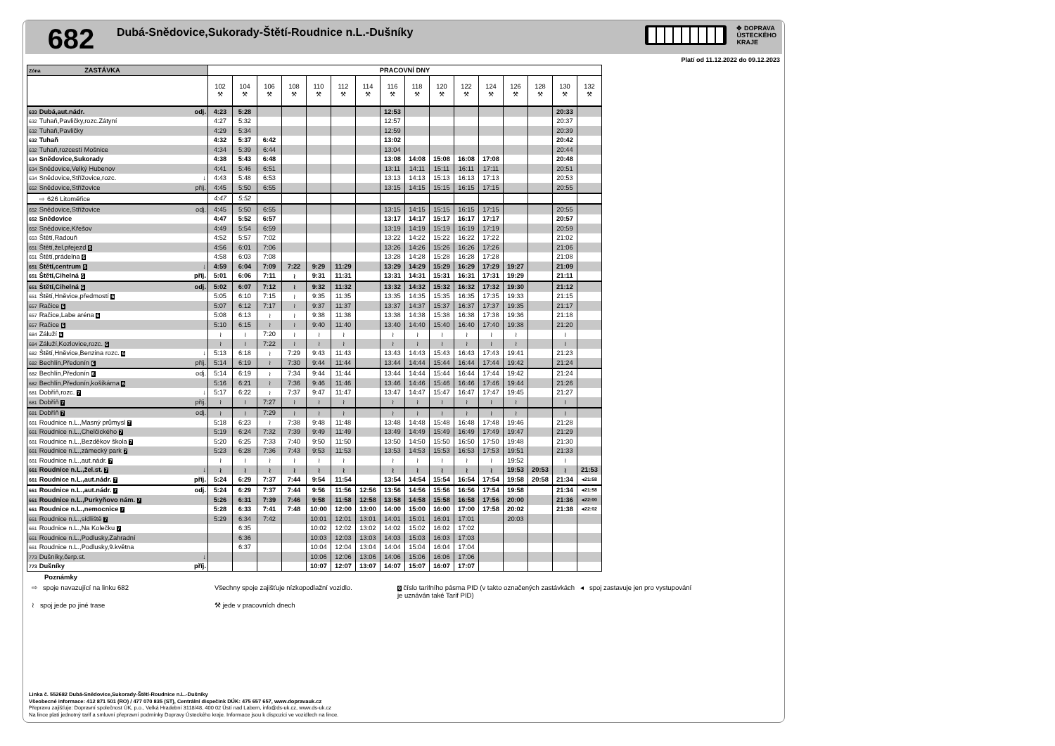682
Dubá-Snědovice,Sukorady-Štětí-Roudnice n.L.-Dušníky
✥ DOPRAVA
ÚSTECKÉHO
KRAJE
Platí od 11.12.2022 do 09.12.2023
| Zóna ZASTÁVKA | PRACOVNÍ DNY | | | | | | | | | | | | | | | |
| --- | --- | --- | --- | --- | --- | --- | --- | --- | --- | --- | --- | --- | --- | --- | --- | --- |
| | 102 ⚒ | 104 ⚒ | 106 ⚒ | 108 ⚒ | 110 ⚒ | 112 ⚒ | 114 ⚒ | 116 ⚒ | 118 ⚒ | 120 ⚒ | 122 ⚒ | 124 ⚒ | 126 ⚒ | 128 ⚒ | 130 ⚒ | 132 ⚒ |
| 633 Dubá,aut.nádr. odj. | 4:23 | 5:28 | | | | | | 12:53 | | | | | | | 20:33 | |
| 632 Tuhaň,Pavličky,rozc.Zátyní | 4:27 | 5:32 | | | | | | 12:57 | | | | | | | 20:37 | |
| 632 Tuhaň,Pavličky | 4:29 | 5:34 | | | | | | 12:59 | | | | | | | 20:39 | |
| 632 Tuhaň | 4:32 | 5:37 | 6:42 | | | | | 13:02 | | | | | | | 20:42 | |
| 632 Tuhaň,rozcestí Mošnice | 4:34 | 5:39 | 6:44 | | | | | 13:04 | | | | | | | 20:44 | |
| 634 Snědovice,Sukorady | 4:38 | 5:43 | 6:48 | | | | | 13:08 | 14:08 | 15:08 | 16:08 | 17:08 | | | 20:48 | |
| 634 Snědovice,Velký Hubenov | 4:41 | 5:46 | 6:51 | | | | | 13:11 | 14:11 | 15:11 | 16:11 | 17:11 | | | 20:51 | |
| 634 Snědovice,Střížovice,rozc. ↓ | 4:43 | 5:48 | 6:53 | | | | | 13:13 | 14:13 | 15:13 | 16:13 | 17:13 | | | 20:53 | |
| 652 Snědovice,Střížovice příj. | 4:45 | 5:50 | 6:55 | | | | | 13:15 | 14:15 | 15:15 | 16:15 | 17:15 | | | 20:55 | |
| ⇨ 626 Litoměřice | 4:47 | 5:52 | | | | | | | | | | | | | | |
| 652 Snědovice,Střížovice odj. | 4:45 | 5:50 | 6:55 | | | | | 13:15 | 14:15 | 15:15 | 16:15 | 17:15 | | | 20:55 | |
| 652 Snědovice | 4:47 | 5:52 | 6:57 | | | | | 13:17 | 14:17 | 15:17 | 16:17 | 17:17 | | | 20:57 | |
| 652 Snědovice,Křešov | 4:49 | 5:54 | 6:59 | | | | | 13:19 | 14:19 | 15:19 | 16:19 | 17:19 | | | 20:59 | |
| 653 Štětí,Radouň | 4:52 | 5:57 | 7:02 | | | | | 13:22 | 14:22 | 15:22 | 16:22 | 17:22 | | | 21:02 | |
| 651 Štětí,žel.přejezd 6 | 4:56 | 6:01 | 7:06 | | | | | 13:26 | 14:26 | 15:26 | 16:26 | 17:26 | | | 21:06 | |
| 651 Štětí,prádelna 6 | 4:58 | 6:03 | 7:08 | | | | | 13:28 | 14:28 | 15:28 | 16:28 | 17:28 | | | 21:08 | |
| 651 Štětí,centrum 6 ↓ | 4:59 | 6:04 | 7:09 | 7:22 | 9:29 | 11:29 | | 13:29 | 14:29 | 15:29 | 16:29 | 17:29 | 19:27 | | 21:09 | |
| 651 Štětí,Cihelná 6 příj. | 5:01 | 6:06 | 7:11 | ≀ | 9:31 | 11:31 | | 13:31 | 14:31 | 15:31 | 16:31 | 17:31 | 19:29 | | 21:11 | |
| 651 Štětí,Cihelná 6 odj. | 5:02 | 6:07 | 7:12 | ≀ | 9:32 | 11:32 | | 13:32 | 14:32 | 15:32 | 16:32 | 17:32 | 19:30 | | 21:12 | |
| 651 Štětí,Hněvice,předmostí 6 | 5:05 | 6:10 | 7:15 | ≀ | 9:35 | 11:35 | | 13:35 | 14:35 | 15:35 | 16:35 | 17:35 | 19:33 | | 21:15 | |
| 657 Račice 6 | 5:07 | 6:12 | 7:17 | ≀ | 9:37 | 11:37 | | 13:37 | 14:37 | 15:37 | 16:37 | 17:37 | 19:35 | | 21:17 | |
| 657 Račice,Labe aréna 6 | 5:08 | 6:13 | ≀ | ≀ | 9:38 | 11:38 | | 13:38 | 14:38 | 15:38 | 16:38 | 17:38 | 19:36 | | 21:18 | |
| 657 Račice 6 | 5:10 | 6:15 | ≀ | ≀ | 9:40 | 11:40 | | 13:40 | 14:40 | 15:40 | 16:40 | 17:40 | 19:38 | | 21:20 | |
| 684 Záluží 6 | ≀ | ≀ | 7:20 | ≀ | ≀ | ≀ | | ≀ | ≀ | ≀ | ≀ | ≀ | ≀ | | ≀ | |
| 684 Záluží,Kozlovice,rozc. 6 | ≀ | ≀ | 7:22 | ≀ | ≀ | ≀ | | ≀ | ≀ | ≀ | ≀ | ≀ | ≀ | | ≀ | |
| 682 Štětí,Hněvice,Benzina rozc. 6 ↓ | 5:13 | 6:18 | ≀ | 7:29 | 9:43 | 11:43 | | 13:43 | 14:43 | 15:43 | 16:43 | 17:43 | 19:41 | | 21:23 | |
| 682 Bechlín,Předonín 6 příj. | 5:14 | 6:19 | ≀ | 7:30 | 9:44 | 11:44 | | 13:44 | 14:44 | 15:44 | 16:44 | 17:44 | 19:42 | | 21:24 | |
| 682 Bechlín,Předonín 6 odj. | 5:14 | 6:19 | ≀ | 7:34 | 9:44 | 11:44 | | 13:44 | 14:44 | 15:44 | 16:44 | 17:44 | 19:42 | | 21:24 | |
| 682 Bechlín,Předonín,košíkárna 6 | 5:16 | 6:21 | ≀ | 7:36 | 9:46 | 11:46 | | 13:46 | 14:46 | 15:46 | 16:46 | 17:46 | 19:44 | | 21:26 | |
| 681 Dobříň,rozc. 7 ↓ | 5:17 | 6:22 | ≀ | 7:37 | 9:47 | 11:47 | | 13:47 | 14:47 | 15:47 | 16:47 | 17:47 | 19:45 | | 21:27 | |
| 681 Dobříň 7 příj. | ≀ | ≀ | 7:27 | ≀ | ≀ | ≀ | | ≀ | ≀ | ≀ | ≀ | ≀ | ≀ | | ≀ | |
| 681 Dobříň 7 odj. | ≀ | ≀ | 7:29 | ≀ | ≀ | ≀ | | ≀ | ≀ | ≀ | ≀ | ≀ | ≀ | | ≀ | |
| 661 Roudnice n.L.,Masný průmysl 7 | 5:18 | 6:23 | ≀ | 7:38 | 9:48 | 11:48 | | 13:48 | 14:48 | 15:48 | 16:48 | 17:48 | 19:46 | | 21:28 | |
| 661 Roudnice n.L.,Chelčického 7 | 5:19 | 6:24 | 7:32 | 7:39 | 9:49 | 11:49 | | 13:49 | 14:49 | 15:49 | 16:49 | 17:49 | 19:47 | | 21:29 | |
| 661 Roudnice n.L.,Bezděkov škola 7 | 5:20 | 6:25 | 7:33 | 7:40 | 9:50 | 11:50 | | 13:50 | 14:50 | 15:50 | 16:50 | 17:50 | 19:48 | | 21:30 | |
| 661 Roudnice n.L.,zámecký park 7 | 5:23 | 6:28 | 7:36 | 7:43 | 9:53 | 11:53 | | 13:53 | 14:53 | 15:53 | 16:53 | 17:53 | 19:51 | | 21:33 | |
| 661 Roudnice n.L.,aut.nádr. 7 | ≀ | ≀ | ≀ | ≀ | ≀ | ≀ | | ≀ | ≀ | ≀ | ≀ | ≀ | 19:52 | | ≀ | |
| 661 Roudnice n.L.,žel.st. 7 ↓ | ≀ | ≀ | ≀ | ≀ | ≀ | ≀ | | ≀ | ≀ | ≀ | ≀ | ≀ | 19:53 | 20:53 | ≀ | 21:53 |
| 661 Roudnice n.L.,aut.nádr. 7 příj. | 5:24 | 6:29 | 7:37 | 7:44 | 9:54 | 11:54 | | 13:54 | 14:54 | 15:54 | 16:54 | 17:54 | 19:58 | 20:58 | 21:34 | ◂21:58 |
| 661 Roudnice n.L.,aut.nádr. 7 odj. | 5:24 | 6:29 | 7:37 | 7:44 | 9:56 | 11:56 | 12:56 | 13:56 | 14:56 | 15:56 | 16:56 | 17:54 | 19:58 | | 21:34 | ◂21:58 |
| 661 Roudnice n.L.,Purkyňovo nám. 7 | 5:26 | 6:31 | 7:39 | 7:46 | 9:58 | 11:58 | 12:58 | 13:58 | 14:58 | 15:58 | 16:58 | 17:56 | 20:00 | | 21:36 | ◂22:00 |
| 661 Roudnice n.L.,nemocnice 7 | 5:28 | 6:33 | 7:41 | 7:48 | 10:00 | 12:00 | 13:00 | 14:00 | 15:00 | 16:00 | 17:00 | 17:58 | 20:02 | | 21:38 | ◂22:02 |
| 661 Roudnice n.L.,sídliště 7 | 5:29 | 6:34 | 7:42 | | 10:01 | 12:01 | 13:01 | 14:01 | 15:01 | 16:01 | 17:01 | | 20:03 | | | |
| 661 Roudnice n.L.,Na Kolečku 7 | | 6:35 | | | 10:02 | 12:02 | 13:02 | 14:02 | 15:02 | 16:02 | 17:02 | | | | | |
| 661 Roudnice n.L.,Podlusky,Zahradní | | 6:36 | | | 10:03 | 12:03 | 13:03 | 14:03 | 15:03 | 16:03 | 17:03 | | | | | |
| 661 Roudnice n.L.,Podlusky,9.května | | 6:37 | | | 10:04 | 12:04 | 13:04 | 14:04 | 15:04 | 16:04 | 17:04 | | | | | |
| 773 Dušníky,čerp.st. ↓ | | | | | 10:06 | 12:06 | 13:06 | 14:06 | 15:06 | 16:06 | 17:06 | | | | | |
| 773 Dušníky příj. | | | | | 10:07 | 12:07 | 13:07 | 14:07 | 15:07 | 16:07 | 17:07 | | | | | |
Poznámky
⇨ spoje navazující na linku 682
Všechny spoje zajišťuje nízkopodlažní vozidlo.
0 číslo tarifního pásma PID (v takto označených zastávkách je uznáván také Tarif PID)
◂ spoj zastavuje jen pro vystupování
≀ spoj jede po jiné trase
⚒ jede v pracovních dnech
Linka č. 552682 Dubá-Snědovice,Sukorady-Štětí-Roudnice n.L.-Dušníky
Všeobecné informace: 412 871 501 (RO) / 477 070 835 (ST), Centrální dispečink DÚK: 475 657 657, www.dopravauk.cz
Přepravu zajišťuje: Dopravní společnost ÚK, p.o., Velká Hradební 3118/48, 400 02 Ústí nad Labem, info@ds-uk.cz, www.ds-uk.cz
Na lince platí jednotný tarif a smluvní přepravní podmínky Dopravy Ústeckého kraje. Informace jsou k dispozici ve vozidlech na lince.